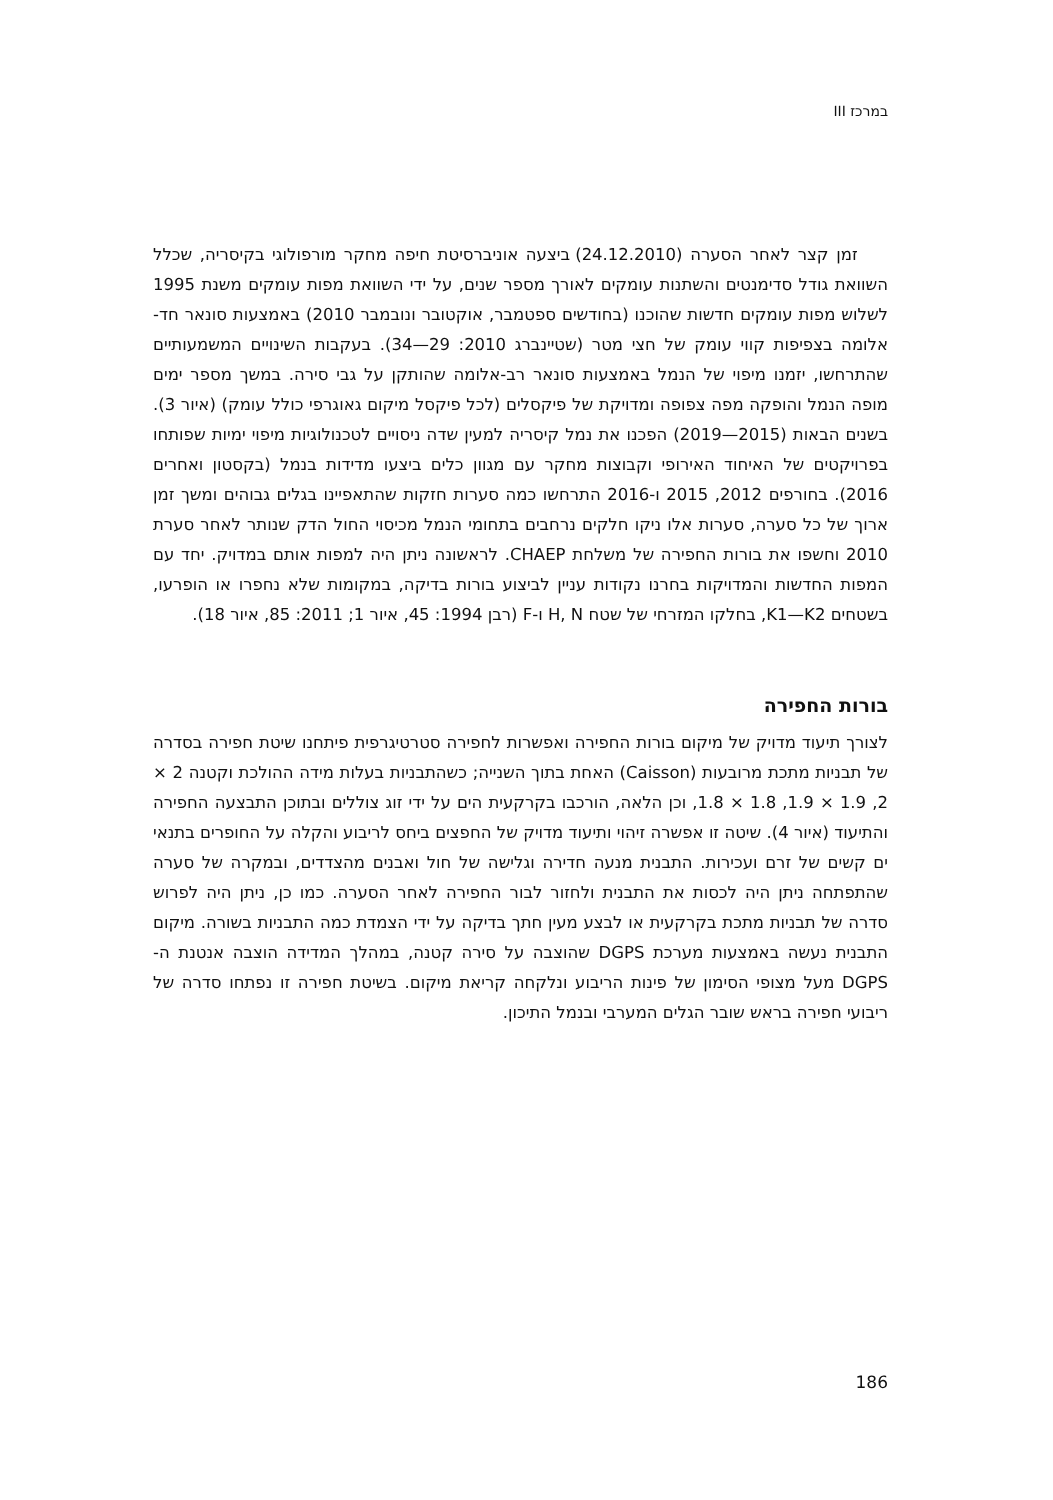במרכז III
זמן קצר לאחר הסערה (24.12.2010) ביצעה אוניברסיטת חיפה מחקר מורפולוגי בקיסריה, שכלל השוואת גודל סדימנטים והשתנות עומקים לאורך מספר שנים, על ידי השוואת מפות עומקים משנת 1995 לשלוש מפות עומקים חדשות שהוכנו (בחודשים ספטמבר, אוקטובר ונובמבר 2010) באמצעות סונאר חד-אלומה בצפיפות קווי עומק של חצי מטר (שטיינברג 2010: 29—34). בעקבות השינויים המשמעותיים שהתרחשו, יזמנו מיפוי של הנמל באמצעות סונאר רב-אלומה שהותקן על גבי סירה. במשך מספר ימים מופה הנמל והופקה מפה צפופה ומדויקת של פיקסלים (לכל פיקסל מיקום גאוגרפי כולל עומק) (איור 3). בשנים הבאות (2015—2019) הפכנו את נמל קיסריה למעין שדה ניסויים לטכנולוגיות מיפוי ימיות שפותחו בפרויקטים של האיחוד האירופי וקבוצות מחקר עם מגוון כלים ביצעו מדידות בנמל (בקסטון ואחרים 2016). בחורפים 2012, 2015 ו-2016 התרחשו כמה סערות חזקות שהתאפיינו בגלים גבוהים ומשך זמן ארוך של כל סערה, סערות אלו ניקו חלקים נרחבים בתחומי הנמל מכיסוי החול הדק שנותר לאחר סערת 2010 וחשפו את בורות החפירה של משלחת CHAEP. לראשונה ניתן היה למפות אותם במדויק. יחד עם המפות החדשות והמדויקות בחרנו נקודות עניין לביצוע בורות בדיקה, במקומות שלא נחפרו או הופרעו, בשטחים K1—K2, בחלקו המזרחי של שטח H, N ו-F (רבן 1994: 45, איור 1; 2011: 85, איור 18).
בורות החפירה
לצורך תיעוד מדויק של מיקום בורות החפירה ואפשרות לחפירה סטרטיגרפית פיתחנו שיטת חפירה בסדרה של תבניות מתכת מרובעות (Caisson) האחת בתוך השנייה; כשהתבניות בעלות מידה ההולכת וקטנה 2 × 2, 1.9 × 1.9, 1.8 × 1.8, וכן הלאה, הורכבו בקרקעית הים על ידי זוג צוללים ובתוכן התבצעה החפירה והתיעוד (איור 4). שיטה זו אפשרה זיהוי ותיעוד מדויק של החפצים ביחס לריבוע והקלה על החופרים בתנאי ים קשים של זרם ועכירות. התבנית מנעה חדירה וגלישה של חול ואבנים מהצדדים, ובמקרה של סערה שהתפתחה ניתן היה לכסות את התבנית ולחזור לבור החפירה לאחר הסערה. כמו כן, ניתן היה לפרוש סדרה של תבניות מתכת בקרקעית או לבצע מעין חתך בדיקה על ידי הצמדת כמה התבניות בשורה. מיקום התבנית נעשה באמצעות מערכת DGPS שהוצבה על סירה קטנה, במהלך המדידה הוצבה אנטנת ה-DGPS מעל מצופי הסימון של פינות הריבוע ונלקחה קריאת מיקום. בשיטת חפירה זו נפתחו סדרה של ריבועי חפירה בראש שובר הגלים המערבי ובנמל התיכון.
186